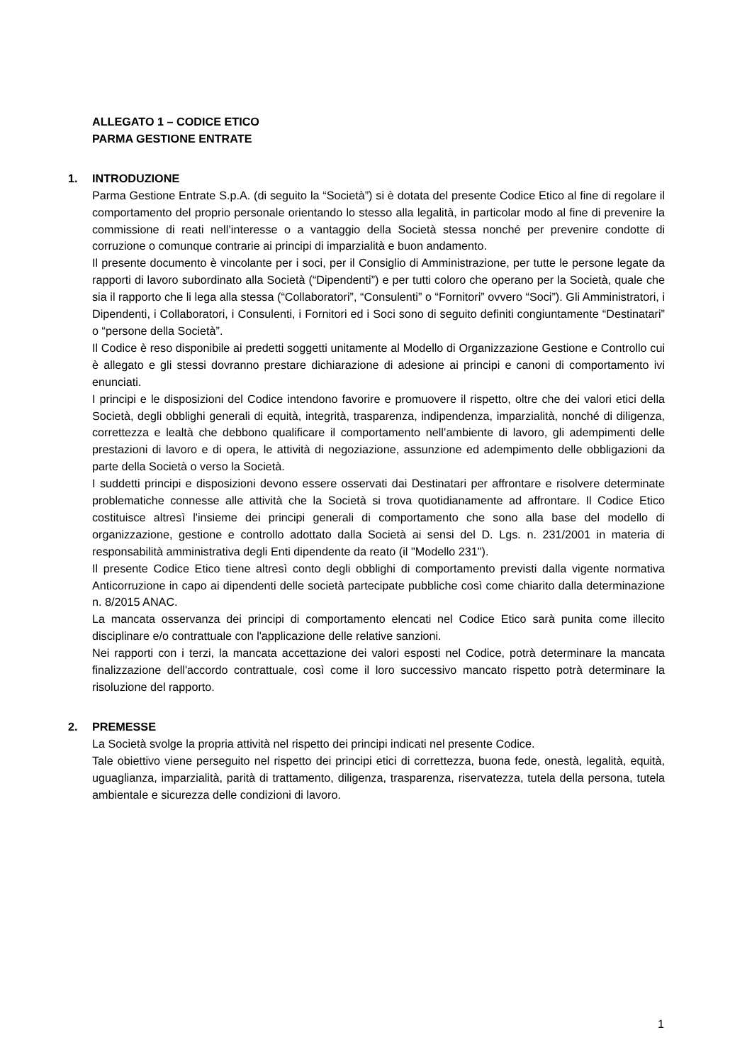ALLEGATO 1 – CODICE ETICO
PARMA GESTIONE ENTRATE
1. INTRODUZIONE
Parma Gestione Entrate S.p.A. (di seguito la “Società”) si è dotata del presente Codice Etico al fine di regolare il comportamento del proprio personale orientando lo stesso alla legalità, in particolar modo al fine di prevenire la commissione di reati nell’interesse o a vantaggio della Società stessa nonché per prevenire condotte di corruzione o comunque contrarie ai principi di imparzialità e buon andamento.
Il presente documento è vincolante per i soci, per il Consiglio di Amministrazione, per tutte le persone legate da rapporti di lavoro subordinato alla Società (“Dipendenti”) e per tutti coloro che operano per la Società, quale che sia il rapporto che li lega alla stessa (“Collaboratori”, “Consulenti” o “Fornitori” ovvero “Soci”). Gli Amministratori, i Dipendenti, i Collaboratori, i Consulenti, i Fornitori ed i Soci sono di seguito definiti congiuntamente “Destinatari” o “persone della Società”.
Il Codice è reso disponibile ai predetti soggetti unitamente al Modello di Organizzazione Gestione e Controllo cui è allegato e gli stessi dovranno prestare dichiarazione di adesione ai principi e canoni di comportamento ivi enunciati.
I principi e le disposizioni del Codice intendono favorire e promuovere il rispetto, oltre che dei valori etici della Società, degli obblighi generali di equità, integrità, trasparenza, indipendenza, imparzialità, nonché di diligenza, correttezza e lealtà che debbono qualificare il comportamento nell’ambiente di lavoro, gli adempimenti delle prestazioni di lavoro e di opera, le attività di negoziazione, assunzione ed adempimento delle obbligazioni da parte della Società o verso la Società.
I suddetti principi e disposizioni devono essere osservati dai Destinatari per affrontare e risolvere determinate problematiche connesse alle attività che la Società si trova quotidianamente ad affrontare. Il Codice Etico costituisce altresì l'insieme dei principi generali di comportamento che sono alla base del modello di organizzazione, gestione e controllo adottato dalla Società ai sensi del D. Lgs. n. 231/2001 in materia di responsabilità amministrativa degli Enti dipendente da reato (il "Modello 231").
Il presente Codice Etico tiene altresì conto degli obblighi di comportamento previsti dalla vigente normativa Anticorruzione in capo ai dipendenti delle società partecipate pubbliche così come chiarito dalla determinazione n. 8/2015 ANAC.
La mancata osservanza dei principi di comportamento elencati nel Codice Etico sarà punita come illecito disciplinare e/o contrattuale con l'applicazione delle relative sanzioni.
Nei rapporti con i terzi, la mancata accettazione dei valori esposti nel Codice, potrà determinare la mancata finalizzazione dell'accordo contrattuale, così come il loro successivo mancato rispetto potrà determinare la risoluzione del rapporto.
2. PREMESSE
La Società svolge la propria attività nel rispetto dei principi indicati nel presente Codice.
Tale obiettivo viene perseguito nel rispetto dei principi etici di correttezza, buona fede, onestà, legalità, equità, uguaglianza, imparzialità, parità di trattamento, diligenza, trasparenza, riservatezza, tutela della persona, tutela ambientale e sicurezza delle condizioni di lavoro.
1